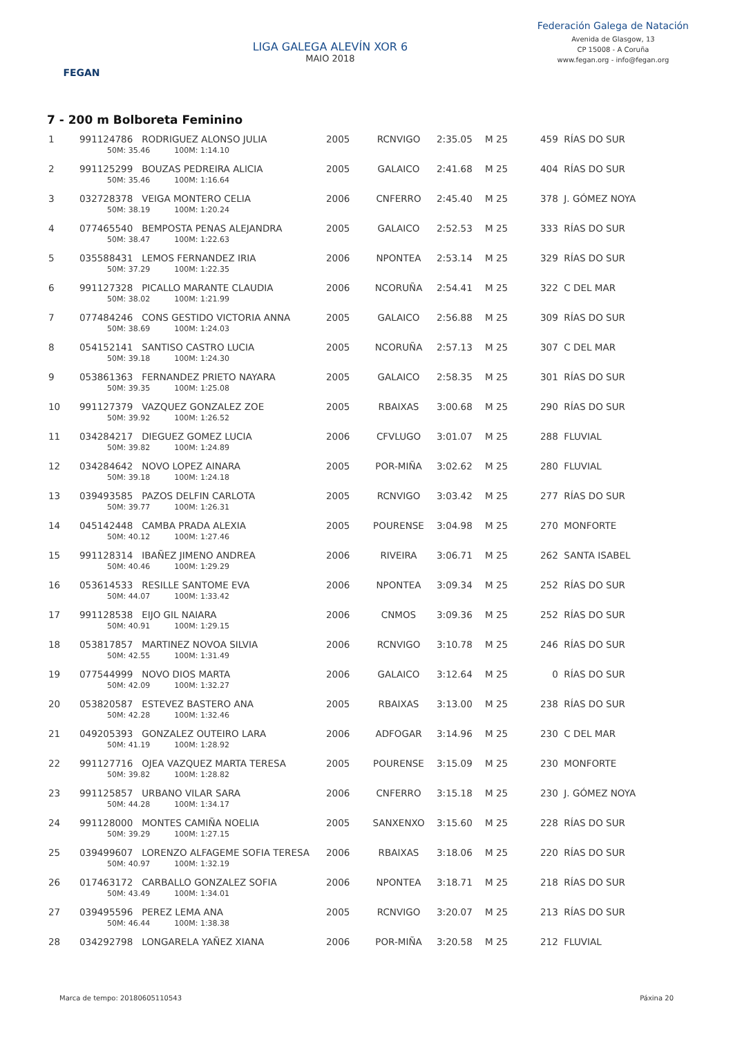FEGAN
LIGA GALEGA ALEVÍN XOR 6
MAIO 2018
Federación Galega de Natación
Avenida de Glasgow, 13
CP 15008 - A Coruña
www.fegan.org - info@fegan.org
7 - 200 m Bolboreta Feminino
| 1 | 991124786 RODRIGUEZ ALONSO JULIA 50M: 35.46 100M: 1:14.10 | 2005 | RCNVIGO | 2:35.05 | M 25 | 459 RÍAS DO SUR |
| 2 | 991125299 BOUZAS PEDREIRA ALICIA 50M: 35.46 100M: 1:16.64 | 2005 | GALAICO | 2:41.68 | M 25 | 404 RÍAS DO SUR |
| 3 | 032728378 VEIGA MONTERO CELIA 50M: 38.19 100M: 1:20.24 | 2006 | CNFERRO | 2:45.40 | M 25 | 378 J. GÓMEZ NOYA |
| 4 | 077465540 BEMPOSTA PENAS ALEJANDRA 50M: 38.47 100M: 1:22.63 | 2005 | GALAICO | 2:52.53 | M 25 | 333 RÍAS DO SUR |
| 5 | 035588431 LEMOS FERNANDEZ IRIA 50M: 37.29 100M: 1:22.35 | 2006 | NPONTEA | 2:53.14 | M 25 | 329 RÍAS DO SUR |
| 6 | 991127328 PICALLO MARANTE CLAUDIA 50M: 38.02 100M: 1:21.99 | 2006 | NCORUÑA | 2:54.41 | M 25 | 322 C DEL MAR |
| 7 | 077484246 CONS GESTIDO VICTORIA ANNA 50M: 38.69 100M: 1:24.03 | 2005 | GALAICO | 2:56.88 | M 25 | 309 RÍAS DO SUR |
| 8 | 054152141 SANTISO CASTRO LUCIA 50M: 39.18 100M: 1:24.30 | 2005 | NCORUÑA | 2:57.13 | M 25 | 307 C DEL MAR |
| 9 | 053861363 FERNANDEZ PRIETO NAYARA 50M: 39.35 100M: 1:25.08 | 2005 | GALAICO | 2:58.35 | M 25 | 301 RÍAS DO SUR |
| 10 | 991127379 VAZQUEZ GONZALEZ ZOE 50M: 39.92 100M: 1:26.52 | 2005 | RBAIXAS | 3:00.68 | M 25 | 290 RÍAS DO SUR |
| 11 | 034284217 DIEGUEZ GOMEZ LUCIA 50M: 39.82 100M: 1:24.89 | 2006 | CFVLUGO | 3:01.07 | M 25 | 288 FLUVIAL |
| 12 | 034284642 NOVO LOPEZ AINARA 50M: 39.18 100M: 1:24.18 | 2005 | POR-MIÑA | 3:02.62 | M 25 | 280 FLUVIAL |
| 13 | 039493585 PAZOS DELFIN CARLOTA 50M: 39.77 100M: 1:26.31 | 2005 | RCNVIGO | 3:03.42 | M 25 | 277 RÍAS DO SUR |
| 14 | 045142448 CAMBA PRADA ALEXIA 50M: 40.12 100M: 1:27.46 | 2005 | POURENSE | 3:04.98 | M 25 | 270 MONFORTE |
| 15 | 991128314 IBAÑEZ JIMENO ANDREA 50M: 40.46 100M: 1:29.29 | 2006 | RIVEIRA | 3:06.71 | M 25 | 262 SANTA ISABEL |
| 16 | 053614533 RESILLE SANTOME EVA 50M: 44.07 100M: 1:33.42 | 2006 | NPONTEA | 3:09.34 | M 25 | 252 RÍAS DO SUR |
| 17 | 991128538 EIJO GIL NAIARA 50M: 40.91 100M: 1:29.15 | 2006 | CNMOS | 3:09.36 | M 25 | 252 RÍAS DO SUR |
| 18 | 053817857 MARTINEZ NOVOA SILVIA 50M: 42.55 100M: 1:31.49 | 2006 | RCNVIGO | 3:10.78 | M 25 | 246 RÍAS DO SUR |
| 19 | 077544999 NOVO DIOS MARTA 50M: 42.09 100M: 1:32.27 | 2006 | GALAICO | 3:12.64 | M 25 | 0 RÍAS DO SUR |
| 20 | 053820587 ESTEVEZ BASTERO ANA 50M: 42.28 100M: 1:32.46 | 2005 | RBAIXAS | 3:13.00 | M 25 | 238 RÍAS DO SUR |
| 21 | 049205393 GONZALEZ OUTEIRO LARA 50M: 41.19 100M: 1:28.92 | 2006 | ADFOGAR | 3:14.96 | M 25 | 230 C DEL MAR |
| 22 | 991127716 OJEA VAZQUEZ MARTA TERESA 50M: 39.82 100M: 1:28.82 | 2005 | POURENSE | 3:15.09 | M 25 | 230 MONFORTE |
| 23 | 991125857 URBANO VILAR SARA 50M: 44.28 100M: 1:34.17 | 2006 | CNFERRO | 3:15.18 | M 25 | 230 J. GÓMEZ NOYA |
| 24 | 991128000 MONTES CAMIÑA NOELIA 50M: 39.29 100M: 1:27.15 | 2005 | SANXENXO | 3:15.60 | M 25 | 228 RÍAS DO SUR |
| 25 | 039499607 LORENZO ALFAGEME SOFIA TERESA 50M: 40.97 100M: 1:32.19 | 2006 | RBAIXAS | 3:18.06 | M 25 | 220 RÍAS DO SUR |
| 26 | 017463172 CARBALLO GONZALEZ SOFIA 50M: 43.49 100M: 1:34.01 | 2006 | NPONTEA | 3:18.71 | M 25 | 218 RÍAS DO SUR |
| 27 | 039495596 PEREZ LEMA ANA 50M: 46.44 100M: 1:38.38 | 2005 | RCNVIGO | 3:20.07 | M 25 | 213 RÍAS DO SUR |
| 28 | 034292798 LONGARELA YAÑEZ XIANA | 2006 | POR-MIÑA | 3:20.58 | M 25 | 212 FLUVIAL |
Marca de tempo: 20180605110543 Páxina 20